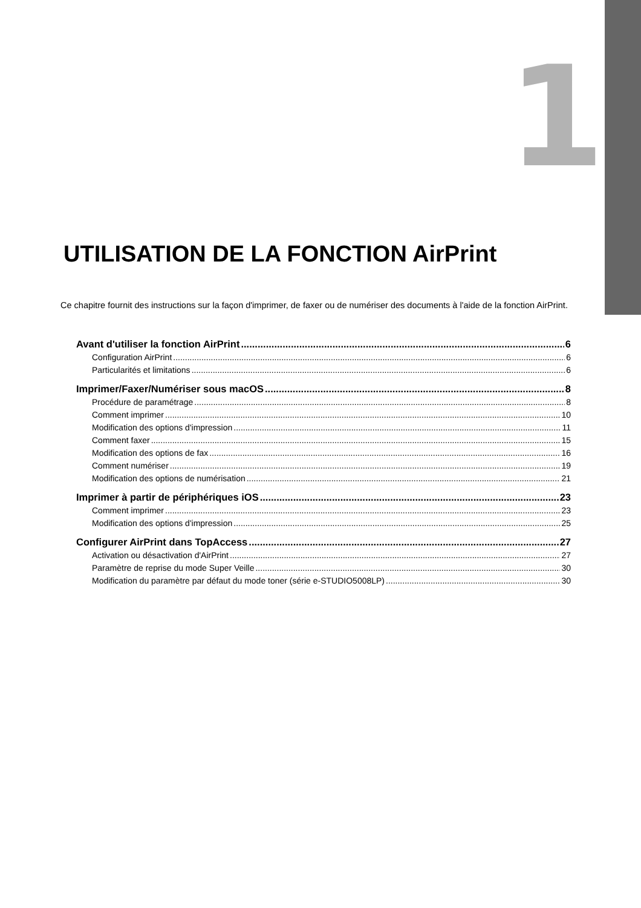1
UTILISATION DE LA FONCTION AirPrint
Ce chapitre fournit des instructions sur la façon d'imprimer, de faxer ou de numériser des documents à l'aide de la fonction AirPrint.
Avant d'utiliser la fonction AirPrint 6
Configuration AirPrint 6
Particularités et limitations 6
Imprimer/Faxer/Numériser sous macOS 8
Procédure de paramétrage 8
Comment imprimer 10
Modification des options d'impression 11
Comment faxer 15
Modification des options de fax 16
Comment numériser 19
Modification des options de numérisation 21
Imprimer à partir de périphériques iOS 23
Comment imprimer 23
Modification des options d'impression 25
Configurer AirPrint dans TopAccess 27
Activation ou désactivation d'AirPrint 27
Paramètre de reprise du mode Super Veille 30
Modification du paramètre par défaut du mode toner (série e-STUDIO5008LP) 30